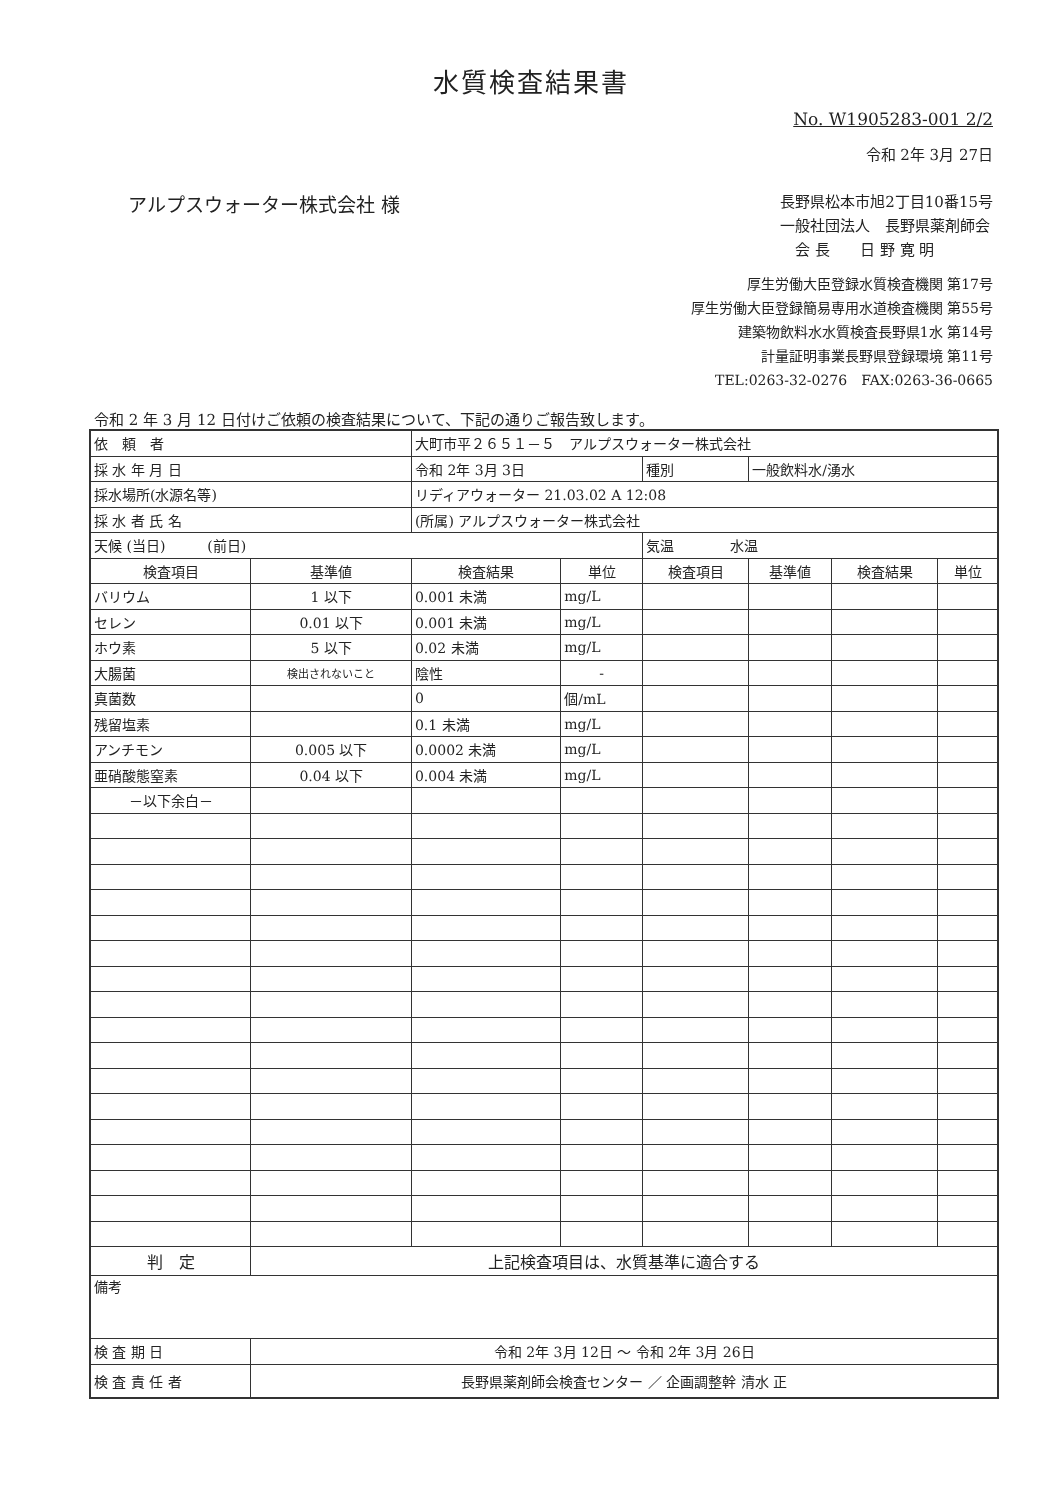水質検査結果書
No. W1905283-001 2/2
令和 2年 3月 27日
アルプスウォーター株式会社 様
長野県松本市旭2丁目10番15号
一般社団法人　長野県薬剤師会
　会 長　　日 野 寛 明
厚生労働大臣登録水質検査機関 第17号
厚生労働大臣登録簡易専用水道検査機関 第55号
建築物飲料水水質検査長野県1水 第14号
計量証明事業長野県登録環境 第11号
TEL:0263-32-0276　FAX:0263-36-0665
令和 2 年 3 月 12 日付けご依頼の検査結果について、下記の通りご報告致します。
| 依 頼 者 | | 大町市平２６５１－５ アルプスウォーター株式会社 | | | | | |
| 採 水 年 月 日 | | 令和 2年 3月 3日 | | 種別 | 一般飲料水/湧水 | | |
| 採水場所(水源名等) | | リディアウォーター 21.03.02 A 12:08 | | | | | |
| 採 水 者 氏 名 | | (所属) アルプスウォーター株式会社 | | | | | |
| 天候 (当日) (前日) | | | | 気温 水温 | | | |
| 検査項目 | 基準値 | 検査結果 | 単位 | 検査項目 | 基準値 | 検査結果 | 単位 |
| バリウム | 1 以下 | 0.001 未満 | mg/L | | | | |
| セレン | 0.01 以下 | 0.001 未満 | mg/L | | | | |
| ホウ素 | 5 以下 | 0.02 未満 | mg/L | | | | |
| 大腸菌 | 検出されないこと | 陰性 | - | | | | |
| 真菌数 | | 0 | 個/mL | | | | |
| 残留塩素 | | 0.1 未満 | mg/L | | | | |
| アンチモン | 0.005 以下 | 0.0002 未満 | mg/L | | | | |
| 亜硝酸態窒素 | 0.04 以下 | 0.004 未満 | mg/L | | | | |
| －以下余白－ | | | | | | | |
| 判 定 | 上記検査項目は、水質基準に適合する | | | | | | |
| 備考 | | | | | | | |
| 検 査 期 日 | 令和 2年 3月 12日 ～ 令和 2年 3月 26日 | | | | | | |
| 検 査 責 任 者 | 長野県薬剤師会検査センター ／ 企画調整幹 清水 正 | | | | | | |